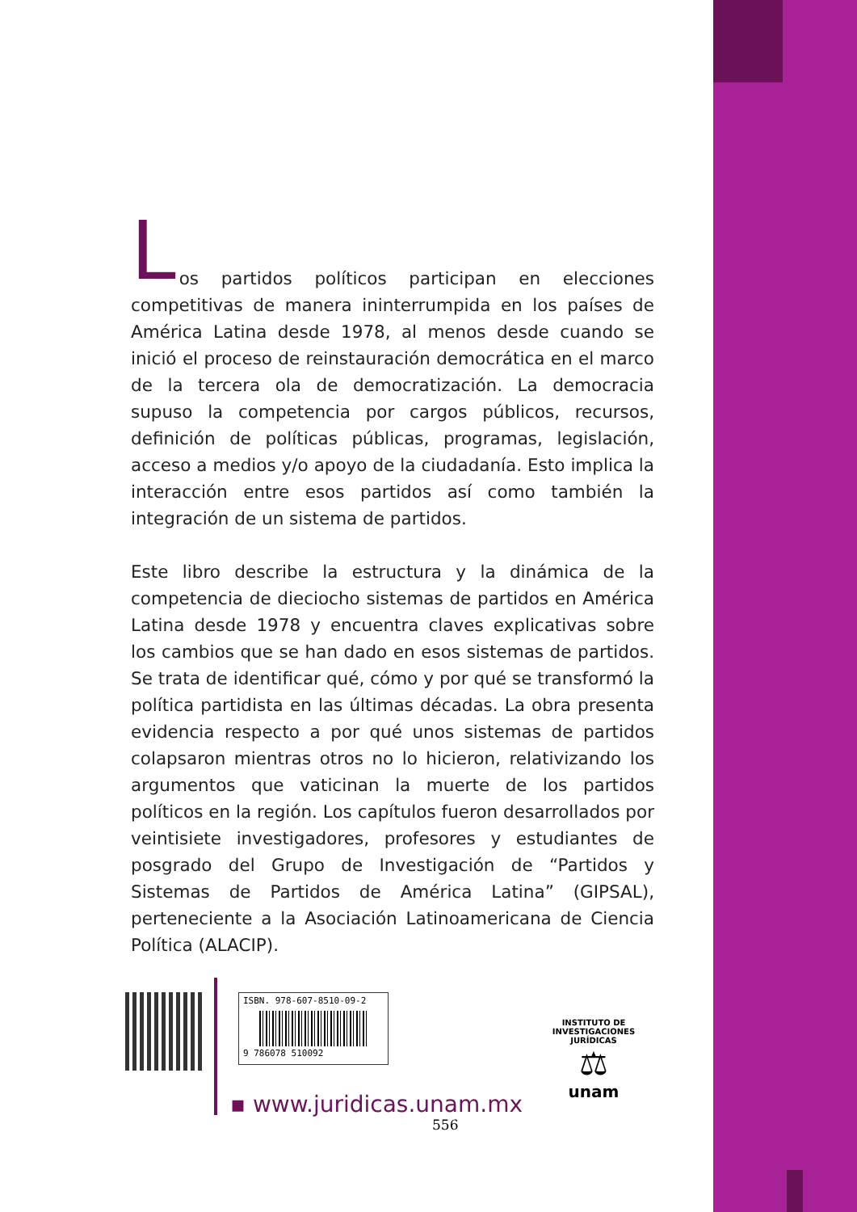L
os partidos políticos participan en elecciones competitivas de manera ininterrumpida en los países de América Latina desde 1978, al menos desde cuando se inició el proceso de reinstauración democrática en el marco de la tercera ola de democratización. La democracia supuso la competencia por cargos públicos, recursos, definición de políticas públicas, programas, legislación, acceso a medios y/o apoyo de la ciudadanía. Esto implica la interacción entre esos partidos así como también la integración de un sistema de partidos.
Este libro describe la estructura y la dinámica de la competencia de dieciocho sistemas de partidos en América Latina desde 1978 y encuentra claves explicativas sobre los cambios que se han dado en esos sistemas de partidos. Se trata de identificar qué, cómo y por qué se transformó la política partidista en las últimas décadas. La obra presenta evidencia respecto a por qué unos sistemas de partidos colapsaron mientras otros no lo hicieron, relativizando los argumentos que vaticinan la muerte de los partidos políticos en la región. Los capítulos fueron desarrollados por veintisiete investigadores, profesores y estudiantes de posgrado del Grupo de Investigación de “Partidos y Sistemas de Partidos de América Latina” (GIPSAL), perteneciente a la Asociación Latinoamericana de Ciencia Política (ALACIP).
ISBN. 978-607-8510-09-2
9 786078 510092
▪ www.juridicas.unam.mx
556
INSTITUTO DE INVESTIGACIONES JURÍDICAS
⚖
unam